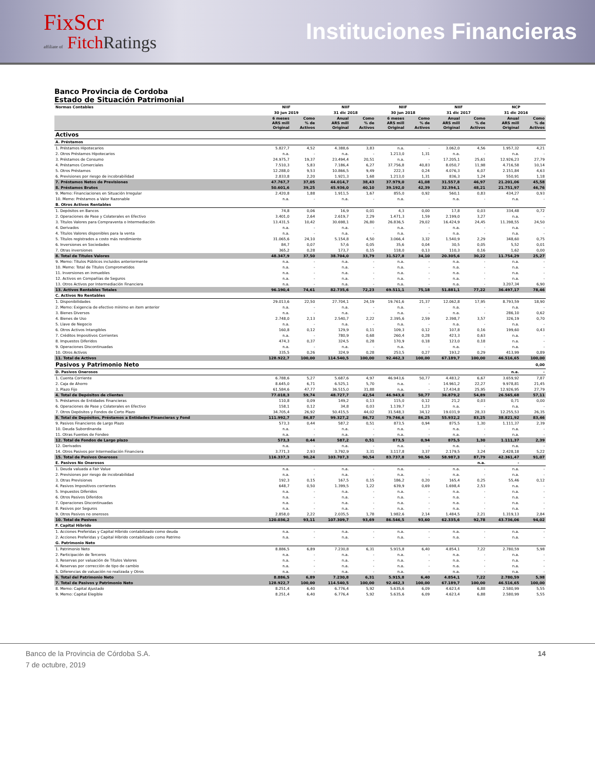FixScr
affiliate of Fitch Ratings
Instituciones Financieras
Banco Provincia de Cordoba
Estado de Situación Patrimonial
| Normas Contables | NIIF | | NIIF | | NIIF | | NIIF | | NCP | |
| --- | --- | --- | --- | --- | --- | --- | --- | --- | --- | --- |
| | 30 jun 2019 | | 31 dic 2018 | | 30 jun 2018 | | 31 dic 2017 | | 31 dic 2016 | |
| | 6 meses ARS mill Original | Como % de Activos | Anual ARS mill Original | Como % de Activos | 6 meses ARS mill Original | Como % de Activos | Anual ARS mill Original | Como % de Activos | Anual ARS mill Original | Como % de Activos |
| Activos | | | | | | | | | | |
| A. Préstamos | | | | | | | | | | |
| 1. Préstamos Hipotecarios | 5.827,7 | 4,52 | 4.388,6 | 3,83 | n.a. | - | 3.062,0 | 4,56 | 1.957,32 | 4,21 |
| 2. Otros Préstamos Hipotecarios | n.a. | - | n.a. | - | 1.213,0 | 1,31 | n.a. | - | n.a. | - |
| 3. Préstamos de Consumo | 24.975,7 | 19,37 | 23.494,4 | 20,51 | n.a. | - | 17.205,1 | 25,61 | 12.926,23 | 27,79 |
| 4. Préstamos Comerciales | 7.510,3 | 5,83 | 7.186,4 | 6,27 | 37.756,8 | 40,83 | 8.050,7 | 11,98 | 4.716,58 | 10,14 |
| 5. Otros Préstamos | 12.288,0 | 9,53 | 10.866,5 | 9,49 | 222,3 | 0,24 | 4.076,3 | 6,07 | 2.151,84 | 4,63 |
| 6. Previsiones por riesgo de incobrabilidad | 2.833,8 | 2,20 | 1.921,3 | 1,68 | 1.213,0 | 1,31 | 836,3 | 1,24 | 550,91 | 1,18 |
| 7. Préstamos Netos de Previsiones | 47.767,7 | 37,05 | 44.014,7 | 38,43 | 37.979,0 | 41,08 | 31.557,8 | 46,97 | 21.201,06 | 45,58 |
| 8. Préstamos Brutos | 50.601,6 | 39,25 | 45.936,0 | 40,10 | 39.192,0 | 42,39 | 32.394,1 | 48,21 | 21.751,97 | 46,76 |
| 9. Memo: Financiaciones en Situación Irregular | 2.420,8 | 1,88 | 1.911,5 | 1,67 | 855,0 | 0,92 | 560,1 | 0,83 | 434,27 | 0,93 |
| 10. Memo: Préstamos a Valor Razonable | n.a. | - | n.a. | - | n.a. | - | n.a. | - | n.a. | - |
| B. Otros Activos Rentables | | | | | | | | | | |
| 1. Depósitos en Bancos | 74,8 | 0,06 | 16,9 | 0,01 | 4,3 | 0,00 | 17,8 | 0,03 | 334,48 | 0,72 |
| 2. Operaciones de Pase y Colaterales en Efectivo | 3.401,0 | 2,64 | 2.619,7 | 2,29 | 1.471,3 | 1,59 | 2.199,0 | 3,27 | n.a. | - |
| 3. Títulos Valores para Compraventa o Intermediación | 13.431,5 | 10,42 | 30.698,1 | 26,80 | 26.836,5 | 29,02 | 16.424,9 | 24,45 | 11.398,55 | 24,50 |
| 4. Derivados | n.a. | - | n.a. | - | n.a. | - | n.a. | - | n.a. | - |
| 4. Títulos Valores disponibles para la venta | n.a. | - | n.a. | - | n.a. | - | n.a. | - | n.a. | - |
| 5. Títulos registrados a costo más rendimiento | 31.065,6 | 24,10 | 5.154,8 | 4,50 | 3.066,4 | 3,32 | 1.540,9 | 2,29 | 348,60 | 0,75 |
| 6. Inversiones en Sociedades | 84,7 | 0,07 | 57,6 | 0,05 | 35,6 | 0,04 | 30,5 | 0,05 | 5,52 | 0,01 |
| 7. Otras inversiones | 365,2 | 0,28 | 173,7 | 0,15 | 118,0 | 0,13 | 110,3 | 0,16 | 1,62 | 0,00 |
| 8. Total de Títulos Valores | 48.347,9 | 37,50 | 38.704,0 | 33,79 | 31.527,8 | 34,10 | 20.305,6 | 30,22 | 11.754,29 | 25,27 |
| 9. Memo: Títulos Públicos incluidos anteriormente | n.a. | - | n.a. | - | n.a. | - | n.a. | - | n.a. | - |
| 10. Memo: Total de Títulos Comprometidos | n.a. | - | n.a. | - | n.a. | - | n.a. | - | n.a. | - |
| 11. Inversiones en inmuebles | n.a. | - | n.a. | - | n.a. | - | n.a. | - | n.a. | - |
| 12. Activos en Compañías de Seguros | n.a. | - | n.a. | - | n.a. | - | n.a. | - | n.a. | - |
| 13. Otros Activos por Intermediación Financiera | n.a. | - | n.a. | - | n.a. | - | n.a. | - | 3.207,34 | 6,90 |
| 13. Activos Rentables Totales | 96.190,4 | 74,61 | 82.735,6 | 72,23 | 69.511,1 | 75,18 | 51.881,1 | 77,22 | 36.497,17 | 78,46 |
| C. Activos No Rentables | | | | | | | | | | |
| 1. Disponibilidades | 29.013,6 | 22,50 | 27.704,1 | 24,19 | 19.761,6 | 21,37 | 12.062,8 | 17,95 | 8.793,59 | 18,90 |
| 2. Memo: Exigencia de efectivo mínimo en item anterior | n.a. | - | n.a. | - | n.a. | - | n.a. | - | n.a. | - |
| 3. Bienes Diversos | n.a. | - | n.a. | - | n.a. | - | n.a. | - | 286,10 | 0,62 |
| 4. Bienes de Uso | 2.748,0 | 2,13 | 2.540,7 | 2,22 | 2.395,6 | 2,59 | 2.398,7 | 3,57 | 326,19 | 0,70 |
| 5. Llave de Negocio | n.a. | - | n.a. | - | n.a. | - | n.a. | - | n.a. | - |
| 6. Otros Activos Intangibles | 160,8 | 0,12 | 129,9 | 0,11 | 109,3 | 0,12 | 107,8 | 0,16 | 199,60 | 0,43 |
| 7. Créditos Impositivos Corrientes | n.a. | - | 780,9 | 0,68 | 260,4 | 0,28 | 423,3 | 0,63 | n.a. | - |
| 8. Impuestos Diferidos | 474,3 | 0,37 | 324,5 | 0,28 | 170,9 | 0,18 | 123,0 | 0,18 | n.a. | - |
| 9. Operaciones Discontinuadas | n.a. | - | n.a. | - | n.a. | - | n.a. | - | n.a. | - |
| 10. Otros Activos | 335,5 | 0,26 | 324,9 | 0,28 | 253,5 | 0,27 | 193,2 | 0,29 | 413,99 | 0,89 |
| 11. Total de Activos | 128.922,7 | 100,00 | 114.540,5 | 100,00 | 92.462,3 | 100,00 | 67.189,7 | 100,00 | 46.516,65 | 100,00 |
| Pasivos y Patrimonio Neto | | | | | | | | | | 0,00 |
| D. Pasivos Onerosos | | | | | | | | | n.a. | - |
| 1. Cuenta Corriente | 6.788,6 | 5,27 | 5.687,6 | 4,97 | 46.943,6 | 50,77 | 4.483,2 | 6,67 | 3.659,92 | 7,87 |
| 2. Caja de Ahorro | 8.645,0 | 6,71 | 6.525,1 | 5,70 | n.a. | - | 14.961,2 | 22,27 | 9.978,81 | 21,45 |
| 3. Plazo Fijo | 61.584,6 | 47,77 | 36.515,0 | 31,88 | n.a. | - | 17.434,8 | 25,95 | 12.926,95 | 27,79 |
| 4. Total de Depósitos de clientes | 77.018,3 | 59,74 | 48.727,7 | 42,54 | 46.943,6 | 50,77 | 36.879,2 | 54,89 | 26.565,68 | 57,11 |
| 5. Préstamos de Entidades Financieras | 110,8 | 0,09 | 149,2 | 0,13 | 115,0 | 0,12 | 21,2 | 0,03 | 0,71 | 0,00 |
| 6. Operaciones de Pase y Colaterales en Efectivo | 158,1 | 0,12 | 34,8 | 0,03 | 1.139,7 | 1,23 | n.a. | - | n.a. | - |
| 7. Otros Depósitos y Fondos de Corto Plazo | 34.705,4 | 26,92 | 50.415,5 | 44,02 | 31.548,3 | 34,12 | 19.031,9 | 28,33 | 12.255,53 | 26,35 |
| 8. Total de Depósitos, Préstamos a Entidades Financieras y Fond | 111.992,7 | 86,87 | 99.327,2 | 86,72 | 79.746,6 | 86,25 | 55.932,2 | 83,25 | 38.821,92 | 83,46 |
| 9. Pasivos Financieros de Largo Plazo | 573,3 | 0,44 | 587,2 | 0,51 | 873,5 | 0,94 | 875,5 | 1,30 | 1.111,37 | 2,39 |
| 10. Deuda Subordinanda | n.a. | - | n.a. | - | n.a. | - | n.a. | - | n.a. | - |
| 11. Otras Fuentes de Fondeo | n.a. | - | n.a. | - | n.a. | - | n.a. | - | n.a. | - |
| 12. Total de Fondos de Largo plazo | 573,3 | 0,44 | 587,2 | 0,51 | 873,5 | 0,94 | 875,5 | 1,30 | 1.111,37 | 2,39 |
| 12. Derivados | n.a. | - | n.a. | - | n.a. | - | n.a. | - | n.a. | - |
| 14. Otros Pasivos por Intermediación Financiera | 3.771,3 | 2,93 | 3.792,9 | 3,31 | 3.117,8 | 3,37 | 2.179,5 | 3,24 | 2.428,18 | 5,22 |
| 15. Total de Pasivos Onerosos | 116.337,3 | 90,24 | 103.707,3 | 90,54 | 83.737,8 | 90,56 | 58.987,3 | 87,79 | 42.361,47 | 91,07 |
| E. Pasivos No Onerosos | | | | | | | | n.a. | - | |
| 1. Deuda valuada a Fair Value | n.a. | - | n.a. | - | n.a. | - | n.a. | - | n.a. | - |
| 2. Previsiones por riesgo de incobrabilidad | n.a. | - | n.a. | - | n.a. | - | n.a. | - | n.a. | - |
| 3. Otras Previsiones | 192,3 | 0,15 | 167,5 | 0,15 | 186,2 | 0,20 | 165,4 | 0,25 | 55,46 | 0,12 |
| 4. Pasivos Impositivos corrientes | 648,7 | 0,50 | 1.399,5 | 1,22 | 639,9 | 0,69 | 1.698,4 | 2,53 | n.a. | - |
| 5. Impuestos Diferidos | n.a. | - | n.a. | - | n.a. | - | n.a. | - | n.a. | - |
| 6. Otros Pasivos Diferidos | n.a. | - | n.a. | - | n.a. | - | n.a. | - | n.a. | - |
| 7. Operaciones Discontinuadas | n.a. | - | n.a. | - | n.a. | - | n.a. | - | n.a. | - |
| 8. Pasivos por Seguros | n.a. | - | n.a. | - | n.a. | - | n.a. | - | n.a. | - |
| 9. Otros Pasivos no onerosos | 2.858,0 | 2,22 | 2.035,5 | 1,78 | 1.982,6 | 2,14 | 1.484,5 | 2,21 | 1.319,13 | 2,84 |
| 10. Total de Pasivos | 120.036,2 | 93,11 | 107.309,7 | 93,69 | 86.546,5 | 93,60 | 62.335,6 | 92,78 | 43.736,06 | 94,02 |
| F. Capital Híbrido | | | | | | | | | | |
| 1. Acciones Preferidas y Capital Híbrido contabilizado como deuda | n.a. | - | n.a. | - | n.a. | - | n.a. | - | n.a. | - |
| 2. Acciones Preferidas y Capital Híbrido contabilizado como Patrimo | n.a. | - | n.a. | - | n.a. | - | n.a. | - | n.a. | - |
| G. Patrimonio Neto | | | | | | | | | | |
| 1. Patrimonio Neto | 8.886,5 | 6,89 | 7.230,8 | 6,31 | 5.915,8 | 6,40 | 4.854,1 | 7,22 | 2.780,59 | 5,98 |
| 2. Participación de Terceros | n.a. | - | n.a. | - | n.a. | - | n.a. | - | n.a. | - |
| 3. Reservas por valuación de Títulos Valores | n.a. | - | n.a. | - | n.a. | - | n.a. | - | n.a. | - |
| 4. Reservas por corrección de tipo de cambio | n.a. | - | n.a. | - | n.a. | - | n.a. | - | n.a. | - |
| 5. Diferencias de valuación no realizada y Otros | n.a. | - | n.a. | - | n.a. | - | n.a. | - | n.a. | - |
| 6. Total del Patrimonio Neto | 8.886,5 | 6,89 | 7.230,8 | 6,31 | 5.915,8 | 6,40 | 4.854,1 | 7,22 | 2.780,59 | 5,98 |
| 7. Total de Pasivos y Patrimonio Neto | 128.922,7 | 100,00 | 114.540,5 | 100,00 | 92.462,3 | 100,00 | 67.189,7 | 100,00 | 46.516,65 | 100,00 |
| 8. Memo: Capital Ajustado | 8.251,4 | 6,40 | 6.776,4 | 5,92 | 5.635,6 | 6,09 | 4.623,4 | 6,88 | 2.580,99 | 5,55 |
| 9. Memo: Capital Elegible | 8.251,4 | 6,40 | 6.776,4 | 5,92 | 5.635,6 | 6,09 | 4.623,4 | 6,88 | 2.580,99 | 5,55 |
Banco de la Provincia de Córdoba S.A.
7 de octubre, 2019
14